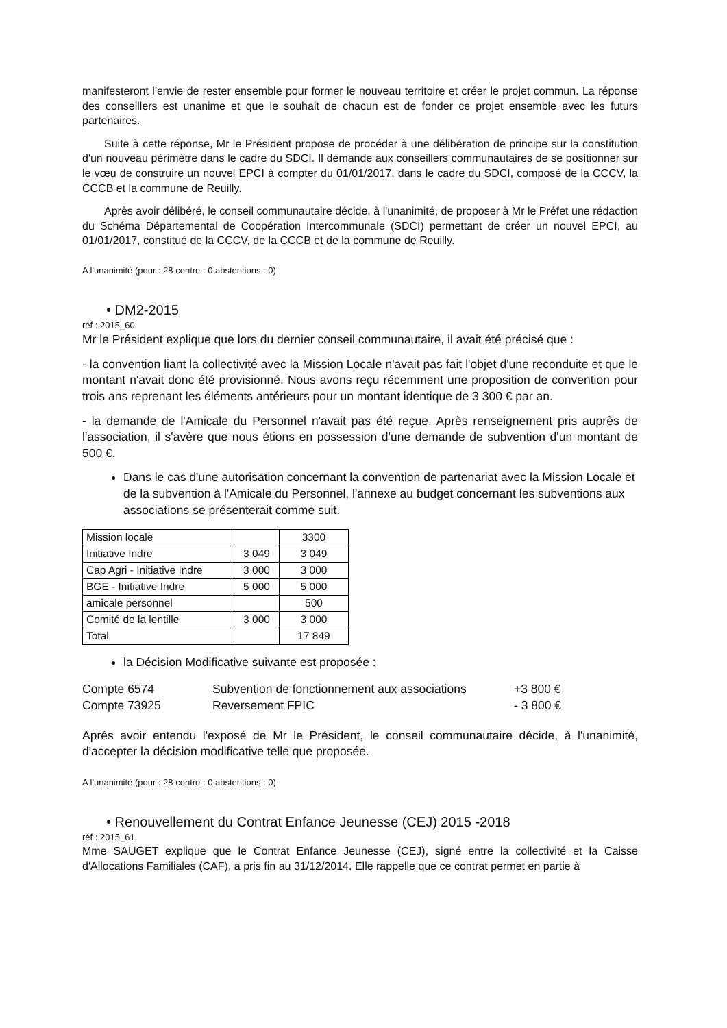manifesteront l'envie de rester ensemble pour former le nouveau territoire et créer le projet commun. La réponse des conseillers est unanime et que le souhait de chacun est de fonder ce projet ensemble avec les futurs partenaires.
Suite à cette réponse, Mr le Président propose de procéder à une délibération de principe sur la constitution d'un nouveau périmètre dans le cadre du SDCI. Il demande aux conseillers communautaires de se positionner sur le vœu de construire un nouvel EPCI à compter du 01/01/2017, dans le cadre du SDCI, composé de la CCCV, la CCCB et la commune de Reuilly.
Après avoir délibéré, le conseil communautaire décide, à l'unanimité, de proposer à Mr le Préfet une rédaction du Schéma Départemental de Coopération Intercommunale (SDCI) permettant de créer un nouvel EPCI, au 01/01/2017, constitué de la CCCV, de la CCCB et de la commune de Reuilly.
A l'unanimité (pour : 28 contre : 0 abstentions : 0)
• DM2-2015
réf : 2015_60
Mr le Président explique que lors du dernier conseil communautaire, il avait été précisé que :
- la convention liant la collectivité avec la Mission Locale n'avait pas fait l'objet d'une reconduite et que le montant n'avait donc été provisionné. Nous avons reçu récemment une proposition de convention pour trois ans reprenant les éléments antérieurs pour un montant identique de 3 300 € par an.
- la demande de l'Amicale du Personnel n'avait pas été reçue. Après renseignement pris auprès de l'association, il s'avère que nous étions en possession d'une demande de subvention d'un montant de 500 €.
Dans le cas d'une autorisation concernant la convention de partenariat avec la Mission Locale et de la subvention à l'Amicale du Personnel, l'annexe au budget concernant les subventions aux associations se présenterait comme suit.
| Mission locale | | 3300 |
| Initiative Indre | 3 049 | 3 049 |
| Cap Agri - Initiative Indre | 3 000 | 3 000 |
| BGE - Initiative Indre | 5 000 | 5 000 |
| amicale personnel | | 500 |
| Comité de la lentille | 3 000 | 3 000 |
| Total | | 17 849 |
la Décision Modificative suivante est proposée :
Compte 6574 Subvention de fonctionnement aux associations +3 800 € Compte 73925 Reversement FPIC - 3 800 €
Aprés avoir entendu l'exposé de Mr le Président, le conseil communautaire décide, à l'unanimité, d'accepter la décision modificative telle que proposée.
A l'unanimité (pour : 28 contre : 0 abstentions : 0)
• Renouvellement du Contrat Enfance Jeunesse (CEJ) 2015 -2018
réf : 2015_61
Mme SAUGET explique que le Contrat Enfance Jeunesse (CEJ), signé entre la collectivité et la Caisse d'Allocations Familiales (CAF), a pris fin au 31/12/2014. Elle rappelle que ce contrat permet en partie à